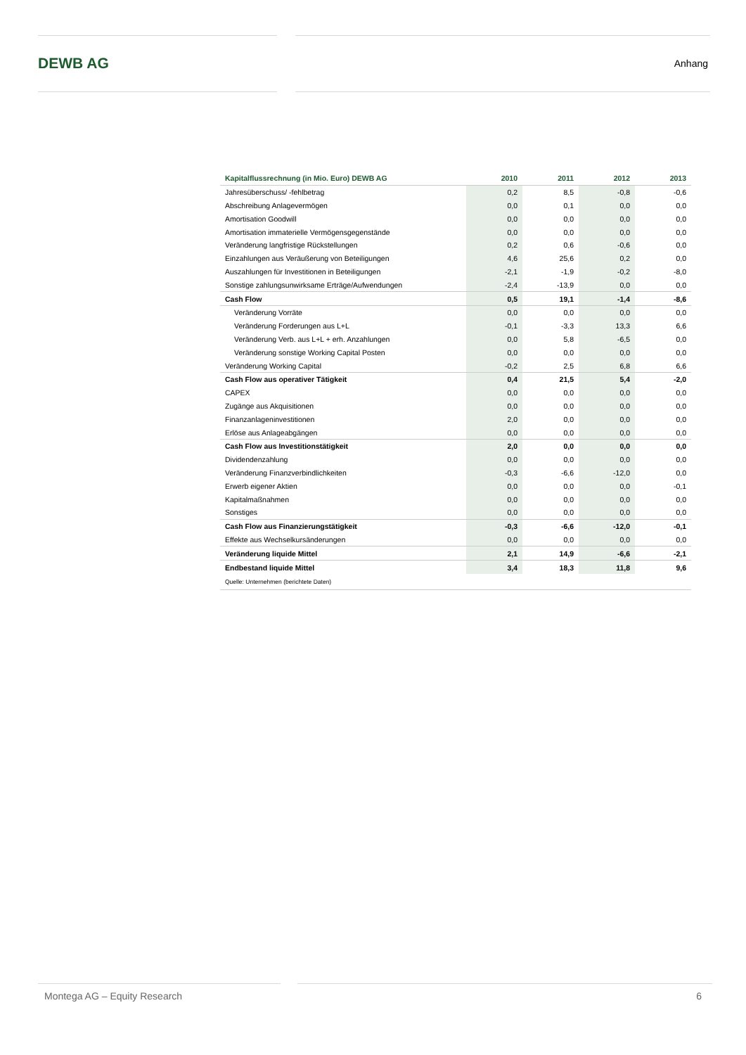DEWB AG
Anhang
| Kapitalflussrechnung (in Mio. Euro) DEWB AG | 2010 | 2011 | 2012 | 2013 |
| --- | --- | --- | --- | --- |
| Jahresüberschuss/ -fehlbetrag | 0,2 | 8,5 | -0,8 | -0,6 |
| Abschreibung Anlagevermögen | 0,0 | 0,1 | 0,0 | 0,0 |
| Amortisation Goodwill | 0,0 | 0,0 | 0,0 | 0,0 |
| Amortisation immaterielle Vermögensgegenstände | 0,0 | 0,0 | 0,0 | 0,0 |
| Veränderung langfristige Rückstellungen | 0,2 | 0,6 | -0,6 | 0,0 |
| Einzahlungen aus Veräußerung von Beteiligungen | 4,6 | 25,6 | 0,2 | 0,0 |
| Auszahlungen für Investitionen in Beteiligungen | -2,1 | -1,9 | -0,2 | -8,0 |
| Sonstige zahlungsunwirksame Erträge/Aufwendungen | -2,4 | -13,9 | 0,0 | 0,0 |
| Cash Flow | 0,5 | 19,1 | -1,4 | -8,6 |
| Veränderung Vorräte | 0,0 | 0,0 | 0,0 | 0,0 |
| Veränderung Forderungen aus L+L | -0,1 | -3,3 | 13,3 | 6,6 |
| Veränderung Verb. aus L+L + erh. Anzahlungen | 0,0 | 5,8 | -6,5 | 0,0 |
| Veränderung sonstige Working Capital Posten | 0,0 | 0,0 | 0,0 | 0,0 |
| Veränderung Working Capital | -0,2 | 2,5 | 6,8 | 6,6 |
| Cash Flow aus operativer Tätigkeit | 0,4 | 21,5 | 5,4 | -2,0 |
| CAPEX | 0,0 | 0,0 | 0,0 | 0,0 |
| Zugänge aus Akquisitionen | 0,0 | 0,0 | 0,0 | 0,0 |
| Finanzanlageninvestitionen | 2,0 | 0,0 | 0,0 | 0,0 |
| Erlöse aus Anlageabgängen | 0,0 | 0,0 | 0,0 | 0,0 |
| Cash Flow aus Investitionstätigkeit | 2,0 | 0,0 | 0,0 | 0,0 |
| Dividendenzahlung | 0,0 | 0,0 | 0,0 | 0,0 |
| Veränderung Finanzverbindlichkeiten | -0,3 | -6,6 | -12,0 | 0,0 |
| Erwerb eigener Aktien | 0,0 | 0,0 | 0,0 | -0,1 |
| Kapitalmaßnahmen | 0,0 | 0,0 | 0,0 | 0,0 |
| Sonstiges | 0,0 | 0,0 | 0,0 | 0,0 |
| Cash Flow aus Finanzierungstätigkeit | -0,3 | -6,6 | -12,0 | -0,1 |
| Effekte aus Wechselkursänderungen | 0,0 | 0,0 | 0,0 | 0,0 |
| Veränderung liquide Mittel | 2,1 | 14,9 | -6,6 | -2,1 |
| Endbestand liquide Mittel | 3,4 | 18,3 | 11,8 | 9,6 |
| Quelle: Unternehmen (berichtete Daten) | | | | |
Montega AG – Equity Research 6